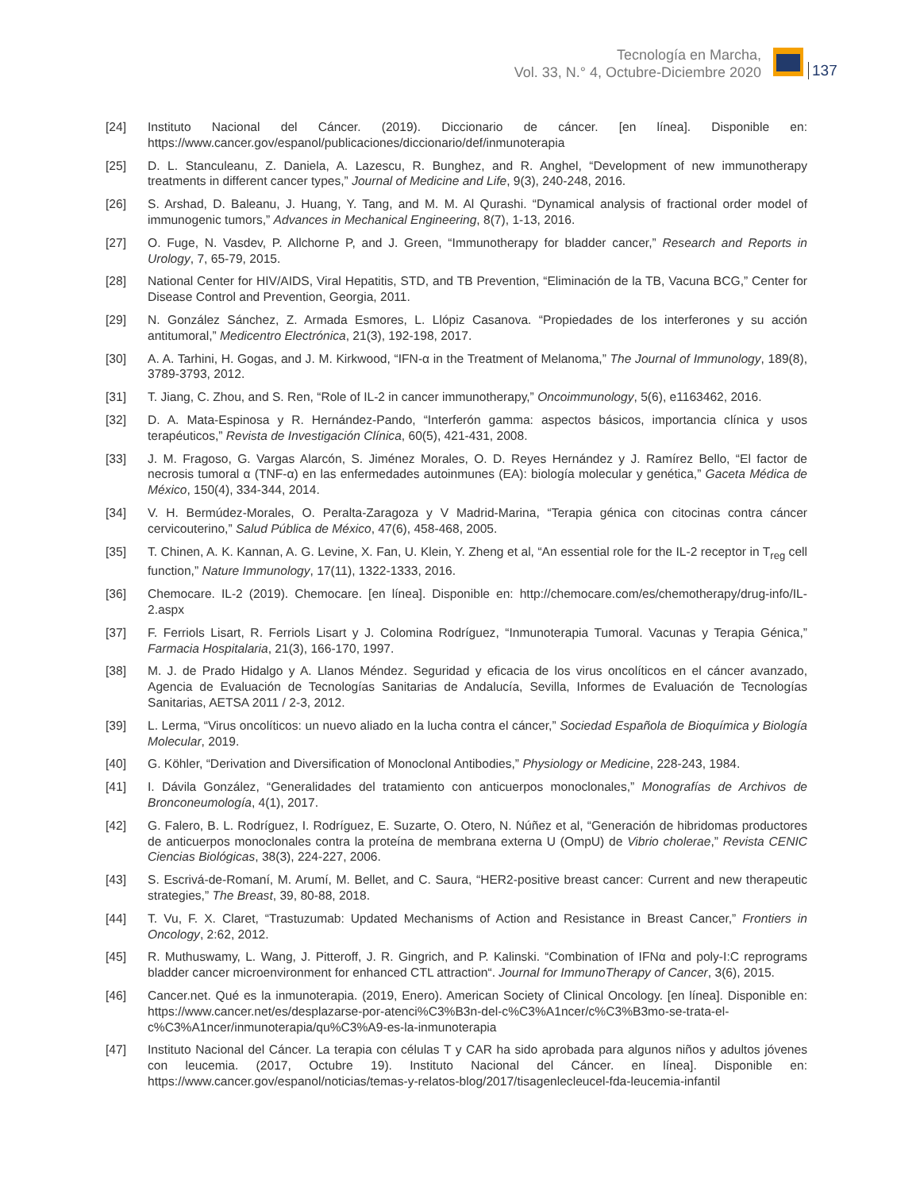Tecnología en Marcha,
Vol. 33, N.° 4, Octubre-Diciembre 2020
137
[24] Instituto Nacional del Cáncer. (2019). Diccionario de cáncer. [en línea]. Disponible en: https://www.cancer.gov/espanol/publicaciones/diccionario/def/inmunoterapia
[25] D. L. Stanculeanu, Z. Daniela, A. Lazescu, R. Bunghez, and R. Anghel, “Development of new immunotherapy treatments in different cancer types,” Journal of Medicine and Life, 9(3), 240-248, 2016.
[26] S. Arshad, D. Baleanu, J. Huang, Y. Tang, and M. M. Al Qurashi. “Dynamical analysis of fractional order model of immunogenic tumors,” Advances in Mechanical Engineering, 8(7), 1-13, 2016.
[27] O. Fuge, N. Vasdev, P. Allchorne P, and J. Green, “Immunotherapy for bladder cancer,” Research and Reports in Urology, 7, 65-79, 2015.
[28] National Center for HIV/AIDS, Viral Hepatitis, STD, and TB Prevention, “Eliminación de la TB, Vacuna BCG,” Center for Disease Control and Prevention, Georgia, 2011.
[29] N. González Sánchez, Z. Armada Esmores, L. Llópiz Casanova. “Propiedades de los interferones y su acción antitumoral,” Medicentro Electrónica, 21(3), 192-198, 2017.
[30] A. A. Tarhini, H. Gogas, and J. M. Kirkwood, “IFN-α in the Treatment of Melanoma,” The Journal of Immunology, 189(8), 3789-3793, 2012.
[31] T. Jiang, C. Zhou, and S. Ren, “Role of IL-2 in cancer immunotherapy,” Oncoimmunology, 5(6), e1163462, 2016.
[32] D. A. Mata-Espinosa y R. Hernández-Pando, “Interferón gamma: aspectos básicos, importancia clínica y usos terapéuticos,” Revista de Investigación Clínica, 60(5), 421-431, 2008.
[33] J. M. Fragoso, G. Vargas Alarcón, S. Jiménez Morales, O. D. Reyes Hernández y J. Ramírez Bello, “El factor de necrosis tumoral α (TNF-α) en las enfermedades autoinmunes (EA): biología molecular y genética,” Gaceta Médica de México, 150(4), 334-344, 2014.
[34] V. H. Bermúdez-Morales, O. Peralta-Zaragoza y V Madrid-Marina, “Terapia génica con citocinas contra cáncer cervicouterino,” Salud Pública de México, 47(6), 458-468, 2005.
[35] T. Chinen, A. K. Kannan, A. G. Levine, X. Fan, U. Klein, Y. Zheng et al, “An essential role for the IL-2 receptor in T<sub>reg</sub> cell function,” Nature Immunology, 17(11), 1322-1333, 2016.
[36] Chemocare. IL-2 (2019). Chemocare. [en línea]. Disponible en: http://chemocare.com/es/chemotherapy/drug-info/IL-2.aspx
[37] F. Ferriols Lisart, R. Ferriols Lisart y J. Colomina Rodríguez, “Inmunoterapia Tumoral. Vacunas y Terapia Génica,” Farmacia Hospitalaria, 21(3), 166-170, 1997.
[38] M. J. de Prado Hidalgo y A. Llanos Méndez. Seguridad y eficacia de los virus oncolíticos en el cáncer avanzado, Agencia de Evaluación de Tecnologías Sanitarias de Andalucía, Sevilla, Informes de Evaluación de Tecnologías Sanitarias, AETSA 2011 / 2-3, 2012.
[39] L. Lerma, “Virus oncolíticos: un nuevo aliado en la lucha contra el cáncer,” Sociedad Española de Bioquímica y Biología Molecular, 2019.
[40] G. Köhler, “Derivation and Diversification of Monoclonal Antibodies,” Physiology or Medicine, 228-243, 1984.
[41] I. Dávila González, “Generalidades del tratamiento con anticuerpos monoclonales,” Monografías de Archivos de Bronconeumología, 4(1), 2017.
[42] G. Falero, B. L. Rodríguez, I. Rodríguez, E. Suzarte, O. Otero, N. Núñez et al, “Generación de hibridomas productores de anticuerpos monoclonales contra la proteína de membrana externa U (OmpU) de Vibrio cholerae,” Revista CENIC Ciencias Biológicas, 38(3), 224-227, 2006.
[43] S. Escrivá-de-Romaní, M. Arumí, M. Bellet, and C. Saura, “HER2-positive breast cancer: Current and new therapeutic strategies,” The Breast, 39, 80-88, 2018.
[44] T. Vu, F. X. Claret, “Trastuzumab: Updated Mechanisms of Action and Resistance in Breast Cancer,” Frontiers in Oncology, 2:62, 2012.
[45] R. Muthuswamy, L. Wang, J. Pitteroff, J. R. Gingrich, and P. Kalinski. “Combination of IFNα and poly-I:C reprograms bladder cancer microenvironment for enhanced CTL attraction“. Journal for ImmunoTherapy of Cancer, 3(6), 2015.
[46] Cancer.net. Qué es la inmunoterapia. (2019, Enero). American Society of Clinical Oncology. [en línea]. Disponible en: https://www.cancer.net/es/desplazarse-por-atenci%C3%B3n-del-c%C3%A1ncer/c%C3%B3mo-se-trata-el-c%C3%A1ncer/inmunoterapia/qu%C3%A9-es-la-inmunoterapia
[47] Instituto Nacional del Cáncer. La terapia con células T y CAR ha sido aprobada para algunos niños y adultos jóvenes con leucemia. (2017, Octubre 19). Instituto Nacional del Cáncer. en línea]. Disponible en: https://www.cancer.gov/espanol/noticias/temas-y-relatos-blog/2017/tisagenlecleucel-fda-leucemia-infantil